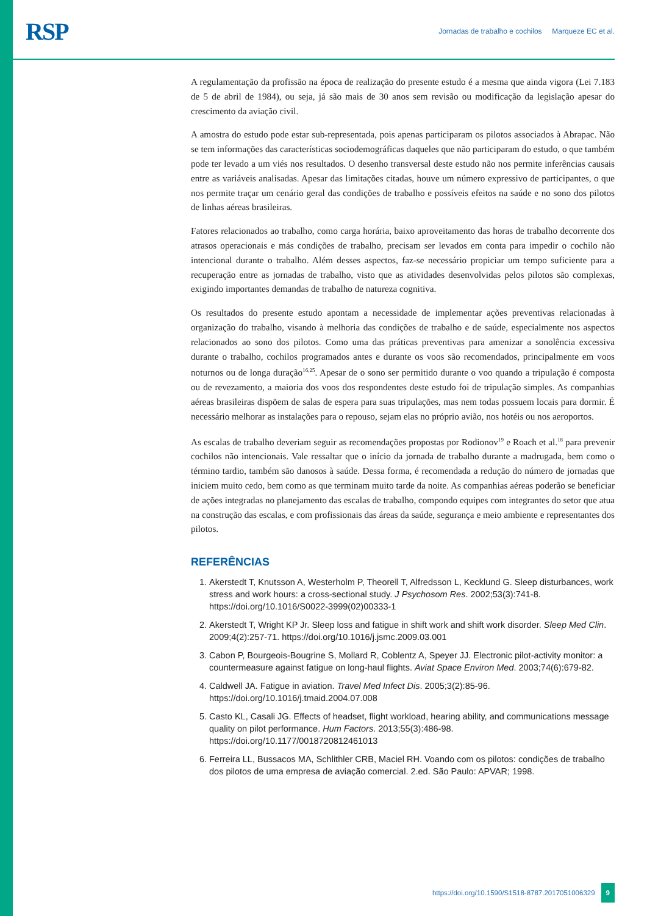RSP
Jornadas de trabalho e cochilos Marqueze EC et al.
A regulamentação da profissão na época de realização do presente estudo é a mesma que ainda vigora (Lei 7.183 de 5 de abril de 1984), ou seja, já são mais de 30 anos sem revisão ou modificação da legislação apesar do crescimento da aviação civil.
A amostra do estudo pode estar sub-representada, pois apenas participaram os pilotos associados à Abrapac. Não se tem informações das características sociodemográficas daqueles que não participaram do estudo, o que também pode ter levado a um viés nos resultados. O desenho transversal deste estudo não nos permite inferências causais entre as variáveis analisadas. Apesar das limitações citadas, houve um número expressivo de participantes, o que nos permite traçar um cenário geral das condições de trabalho e possíveis efeitos na saúde e no sono dos pilotos de linhas aéreas brasileiras.
Fatores relacionados ao trabalho, como carga horária, baixo aproveitamento das horas de trabalho decorrente dos atrasos operacionais e más condições de trabalho, precisam ser levados em conta para impedir o cochilo não intencional durante o trabalho. Além desses aspectos, faz-se necessário propiciar um tempo suficiente para a recuperação entre as jornadas de trabalho, visto que as atividades desenvolvidas pelos pilotos são complexas, exigindo importantes demandas de trabalho de natureza cognitiva.
Os resultados do presente estudo apontam a necessidade de implementar ações preventivas relacionadas à organização do trabalho, visando à melhoria das condições de trabalho e de saúde, especialmente nos aspectos relacionados ao sono dos pilotos. Como uma das práticas preventivas para amenizar a sonolência excessiva durante o trabalho, cochilos programados antes e durante os voos são recomendados, principalmente em voos noturnos ou de longa duração<sup>16,25</sup>. Apesar de o sono ser permitido durante o voo quando a tripulação é composta ou de revezamento, a maioria dos voos dos respondentes deste estudo foi de tripulação simples. As companhias aéreas brasileiras dispõem de salas de espera para suas tripulações, mas nem todas possuem locais para dormir. É necessário melhorar as instalações para o repouso, sejam elas no próprio avião, nos hotéis ou nos aeroportos.
As escalas de trabalho deveriam seguir as recomendações propostas por Rodionov<sup>19</sup> e Roach et al.<sup>18</sup> para prevenir cochilos não intencionais. Vale ressaltar que o início da jornada de trabalho durante a madrugada, bem como o término tardio, também são danosos à saúde. Dessa forma, é recomendada a redução do número de jornadas que iniciem muito cedo, bem como as que terminam muito tarde da noite. As companhias aéreas poderão se beneficiar de ações integradas no planejamento das escalas de trabalho, compondo equipes com integrantes do setor que atua na construção das escalas, e com profissionais das áreas da saúde, segurança e meio ambiente e representantes dos pilotos.
REFERÊNCIAS
1. Akerstedt T, Knutsson A, Westerholm P, Theorell T, Alfredsson L, Kecklund G. Sleep disturbances, work stress and work hours: a cross-sectional study. J Psychosom Res. 2002;53(3):741-8. https://doi.org/10.1016/S0022-3999(02)00333-1
2. Akerstedt T, Wright KP Jr. Sleep loss and fatigue in shift work and shift work disorder. Sleep Med Clin. 2009;4(2):257-71. https://doi.org/10.1016/j.jsmc.2009.03.001
3. Cabon P, Bourgeois-Bougrine S, Mollard R, Coblentz A, Speyer JJ. Electronic pilot-activity monitor: a countermeasure against fatigue on long-haul flights. Aviat Space Environ Med. 2003;74(6):679-82.
4. Caldwell JA. Fatigue in aviation. Travel Med Infect Dis. 2005;3(2):85-96. https://doi.org/10.1016/j.tmaid.2004.07.008
5. Casto KL, Casali JG. Effects of headset, flight workload, hearing ability, and communications message quality on pilot performance. Hum Factors. 2013;55(3):486-98. https://doi.org/10.1177/0018720812461013
6. Ferreira LL, Bussacos MA, Schlithler CRB, Maciel RH. Voando com os pilotos: condições de trabalho dos pilotos de uma empresa de aviação comercial. 2.ed. São Paulo: APVAR; 1998.
https://doi.org/10.1590/S1518-8787.2017051006329 9